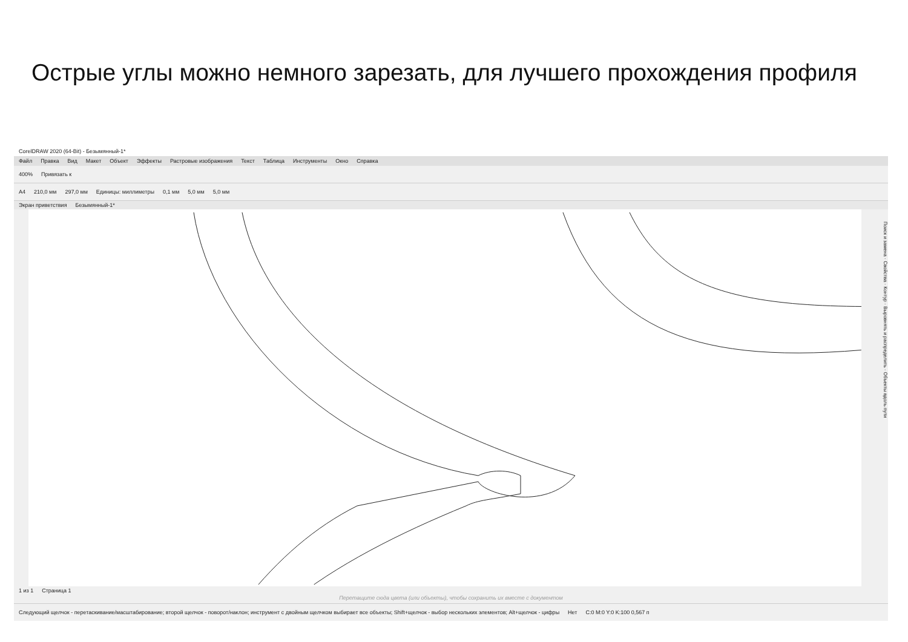Острые углы можно немного зарезать, для лучшего прохождения профиля
CorelDRAW 2020 (64-Bit) - Безымянный-1*
Файл Правка Вид Макет Объект Эффекты Растровые изображения Текст Таблица Инструменты Окно Справка
400% Привязать к
A4 210,0 мм 297,0 мм Единицы: миллиметры 0,1 мм 5,0 мм 5,0 мм
Экран приветствия Безымянный-1*
Поиск и замена · Свойства · Контур · Выровнять и распределить · Объекты вдоль пути
1 из 1 Страница 1
Перетащите сюда цвета (или объекты), чтобы сохранить их вместе с документом
Следующий щелчок - перетаскивание/масштабирование; второй щелчок - поворот/наклон; инструмент с двойным щелчком выбирает все объекты; Shift+щелчок - выбор нескольких элементов; Alt+щелчок - цифры Нет C:0 M:0 Y:0 K:100 0,567 п